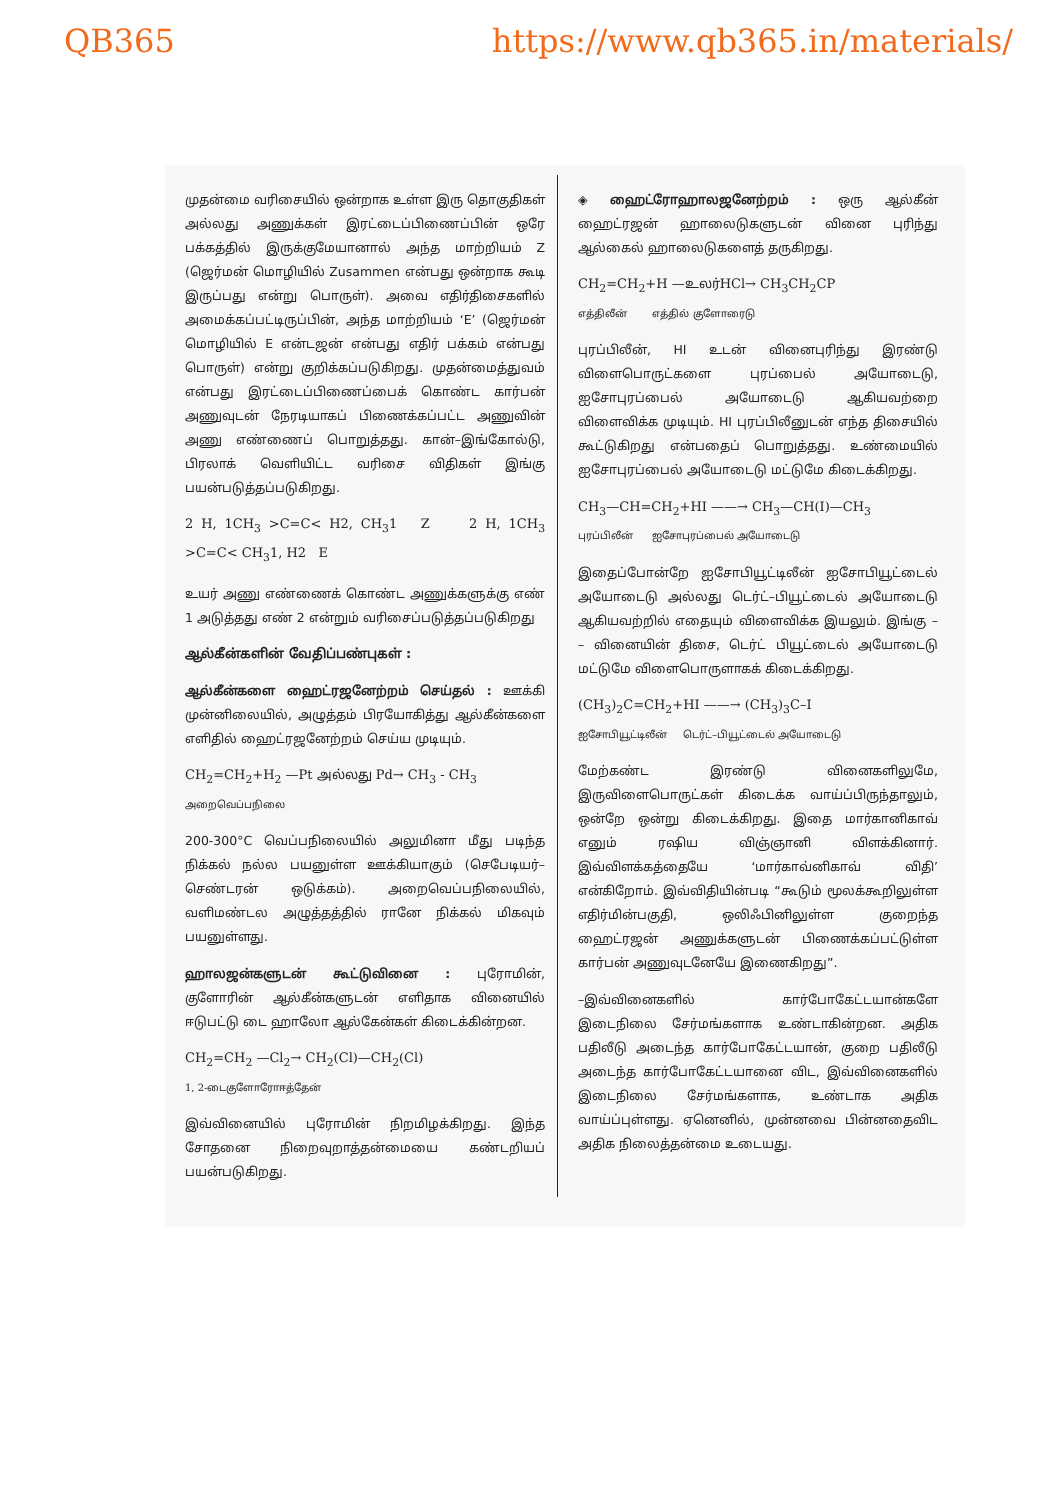QB365 https://www.qb365.in/materials/
முதன்மை வரிசையில் ஒன்றாக உள்ள இரு தொகுதிகள் அல்லது அணுக்கள் இரட்டைப்பிணைப்பின் ஒரே பக்கத்தில் இருக்குமேயானால் அந்த மாற்றியம் Z (ஜெர்மன் மொழியில் Zusammen என்பது ஒன்றாக கூடி இருப்பது என்று பொருள்). அவை எதிர்திசைகளில் அமைக்கப்பட்டிருப்பின், அந்த மாற்றியம் ‘E’ (ஜெர்மன் மொழியில் E என்டஜன் என்பது எதிர் பக்கம் என்பது பொருள்) என்று குறிக்கப்படுகிறது. முதன்மைத்துவம் என்பது இரட்டைப்பிணைப்பைக் கொண்ட கார்பன் அணுவுடன் நேரடியாகப் பிணைக்கப்பட்ட அணுவின் அணு எண்ணைப் பொறுத்தது. கான்–இங்கோல்டு, பிரலாக் வெளியிட்ட வரிசை விதிகள் இங்கு பயன்படுத்தப்படுகிறது.
2 H, 1CH<sub>3</sub> >C=C< H2, CH<sub>3</sub>1 Z 2 H, 1CH<sub>3</sub> >C=C< CH<sub>3</sub>1, H2 E
உயர் அணு எண்ணைக் கொண்ட அணுக்களுக்கு எண் 1 அடுத்தது எண் 2 என்றும் வரிசைப்படுத்தப்படுகிறது
ஆல்கீன்களின் வேதிப்பண்புகள் :
ஆல்கீன்களை ஹைட்ரஜனேற்றம் செய்தல் : ஊக்கி முன்னிலையில், அழுத்தம் பிரயோகித்து ஆல்கீன்களை எளிதில் ஹைட்ரஜனேற்றம் செய்ய முடியும்.
CH<sub>2</sub>=CH<sub>2</sub>+H<sub>2</sub> —Pt அல்லது Pd→ CH<sub>3</sub> - CH<sub>3</sub>
அறைவெப்பநிலை
200-300°C வெப்பநிலையில் அலுமினா மீது படிந்த நிக்கல் நல்ல பயனுள்ள ஊக்கியாகும் (செபேடியர்–செண்டரன் ஒடுக்கம்). அறைவெப்பநிலையில், வளிமண்டல அழுத்தத்தில் ரானே நிக்கல் மிகவும் பயனுள்ளது.
ஹாலஜன்களுடன் கூட்டுவினை : புரோமின், குளோரின் ஆல்கீன்களுடன் எளிதாக வினையில் ஈடுபட்டு டை ஹாலோ ஆல்கேன்கள் கிடைக்கின்றன.
CH<sub>2</sub>=CH<sub>2</sub> —Cl<sub>2</sub>→ CH<sub>2</sub>(Cl)—CH<sub>2</sub>(Cl)
1, 2-டைகுளோரோஈத்தேன்
இவ்வினையில் புரோமின் நிறமிழக்கிறது. இந்த சோதனை நிறைவுறாத்தன்மையை கண்டறியப் பயன்படுகிறது.
◈ ஹைட்ரோஹாலஜனேற்றம் : ஒரு ஆல்கீன் ஹைட்ரஜன் ஹாலைடுகளுடன் வினை புரிந்து ஆல்கைல் ஹாலைடுகளைத் தருகிறது.
CH<sub>2</sub>=CH<sub>2</sub>+H —உலர்HCl→ CH<sub>3</sub>CH<sub>2</sub>CP
எத்திலீன் எத்தில் குளோரைடு
புரப்பிலீன், HI உடன் வினைபுரிந்து இரண்டு விளைபொருட்களை புரப்பைல் அயோடைடு, ஐசோபுரப்பைல் அயோடைடு ஆகியவற்றை விளைவிக்க முடியும். HI புரப்பிலீனுடன் எந்த திசையில் கூட்டுகிறது என்பதைப் பொறுத்தது. உண்மையில் ஐசோபுரப்பைல் அயோடைடு மட்டுமே கிடைக்கிறது.
CH<sub>3</sub>—CH=CH<sub>2</sub>+HI ——→ CH<sub>3</sub>—CH(I)—CH<sub>3</sub>
புரப்பிலீன் ஐசோபுரப்பைல் அயோடைடு
இதைப்போன்றே ஐசோபியூட்டிலீன் ஐசோபியூட்டைல் அயோடைடு அல்லது டெர்ட்–பியூட்டைல் அயோடைடு ஆகியவற்றில் எதையும் விளைவிக்க இயலும். இங்கு – – வினையின் திசை, டெர்ட் பியூட்டைல் அயோடைடு மட்டுமே விளைபொருளாகக் கிடைக்கிறது.
(CH<sub>3</sub>)<sub>2</sub>C=CH<sub>2</sub>+HI ——→ (CH<sub>3</sub>)<sub>3</sub>C–I
ஐசோபியூட்டிலீன் டெர்ட்–பியூட்டைல் அயோடைடு
மேற்கண்ட இரண்டு வினைகளிலுமே, இருவிளைபொருட்கள் கிடைக்க வாய்ப்பிருந்தாலும், ஒன்றே ஒன்று கிடைக்கிறது. இதை மார்கானிகாவ் எனும் ரஷிய விஞ்ஞானி விளக்கினார். இவ்விளக்கத்தையே ‘மார்காவ்னிகாவ் விதி’ என்கிறோம். இவ்விதியின்படி “கூடும் மூலக்கூறிலுள்ள எதிர்மின்பகுதி, ஒலிஃபினிலுள்ள குறைந்த ஹைட்ரஜன் அணுக்களுடன் பிணைக்கப்பட்டுள்ள கார்பன் அணுவுடனேயே இணைகிறது”.
–இவ்வினைகளில் கார்போகேட்டயான்களே இடைநிலை சேர்மங்களாக உண்டாகின்றன. அதிக பதிலீடு அடைந்த கார்போகேட்டயான், குறை பதிலீடு அடைந்த கார்போகேட்டயானை விட, இவ்வினைகளில் இடைநிலை சேர்மங்களாக, உண்டாக அதிக வாய்ப்புள்ளது. ஏனெனில், முன்னவை பின்னதைவிட அதிக நிலைத்தன்மை உடையது.